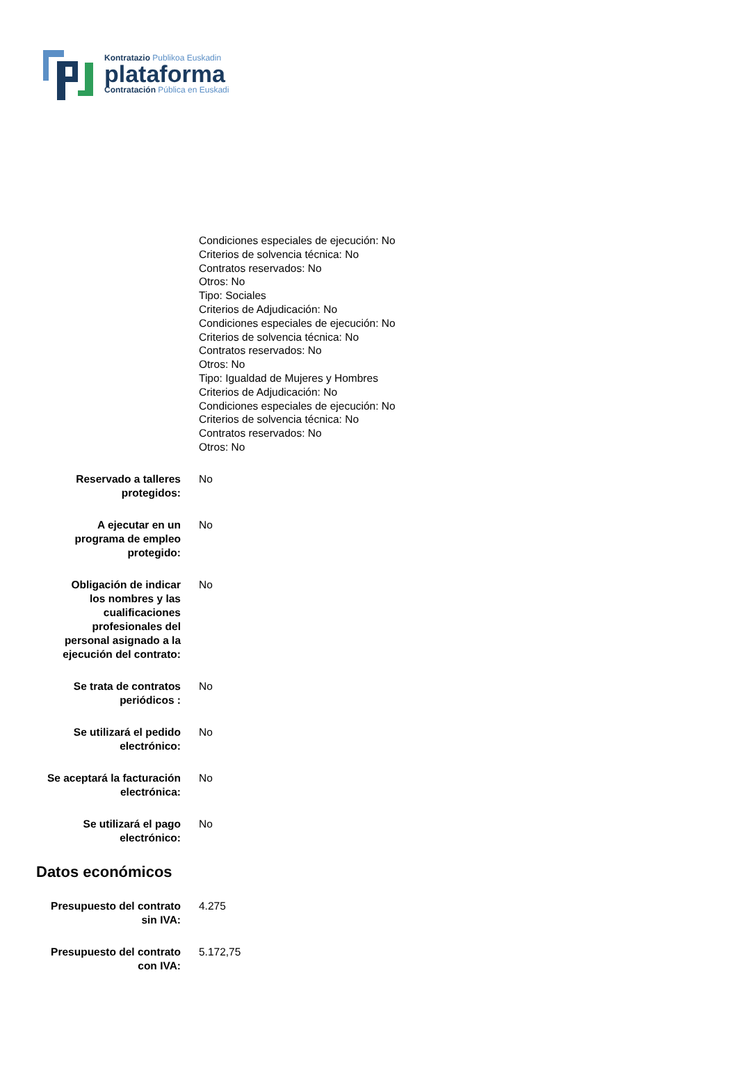Kontratazio Publikoa Euskadin
plataforma
Contratación Pública en Euskadi
Condiciones especiales de ejecución: No
Criterios de solvencia técnica: No
Contratos reservados: No
Otros: No
Tipo: Sociales
Criterios de Adjudicación: No
Condiciones especiales de ejecución: No
Criterios de solvencia técnica: No
Contratos reservados: No
Otros: No
Tipo: Igualdad de Mujeres y Hombres
Criterios de Adjudicación: No
Condiciones especiales de ejecución: No
Criterios de solvencia técnica: No
Contratos reservados: No
Otros: No
Reservado a talleres
protegidos:
No
A ejecutar en un
programa de empleo
protegido:
No
Obligación de indicar
los nombres y las
cualificaciones
profesionales del
personal asignado a la
ejecución del contrato:
No
Se trata de contratos
periódicos :
No
Se utilizará el pedido
electrónico:
No
Se aceptará la facturación
electrónica:
No
Se utilizará el pago
electrónico:
No
Datos económicos
Presupuesto del contrato
sin IVA:
4.275
Presupuesto del contrato
con IVA:
5.172,75